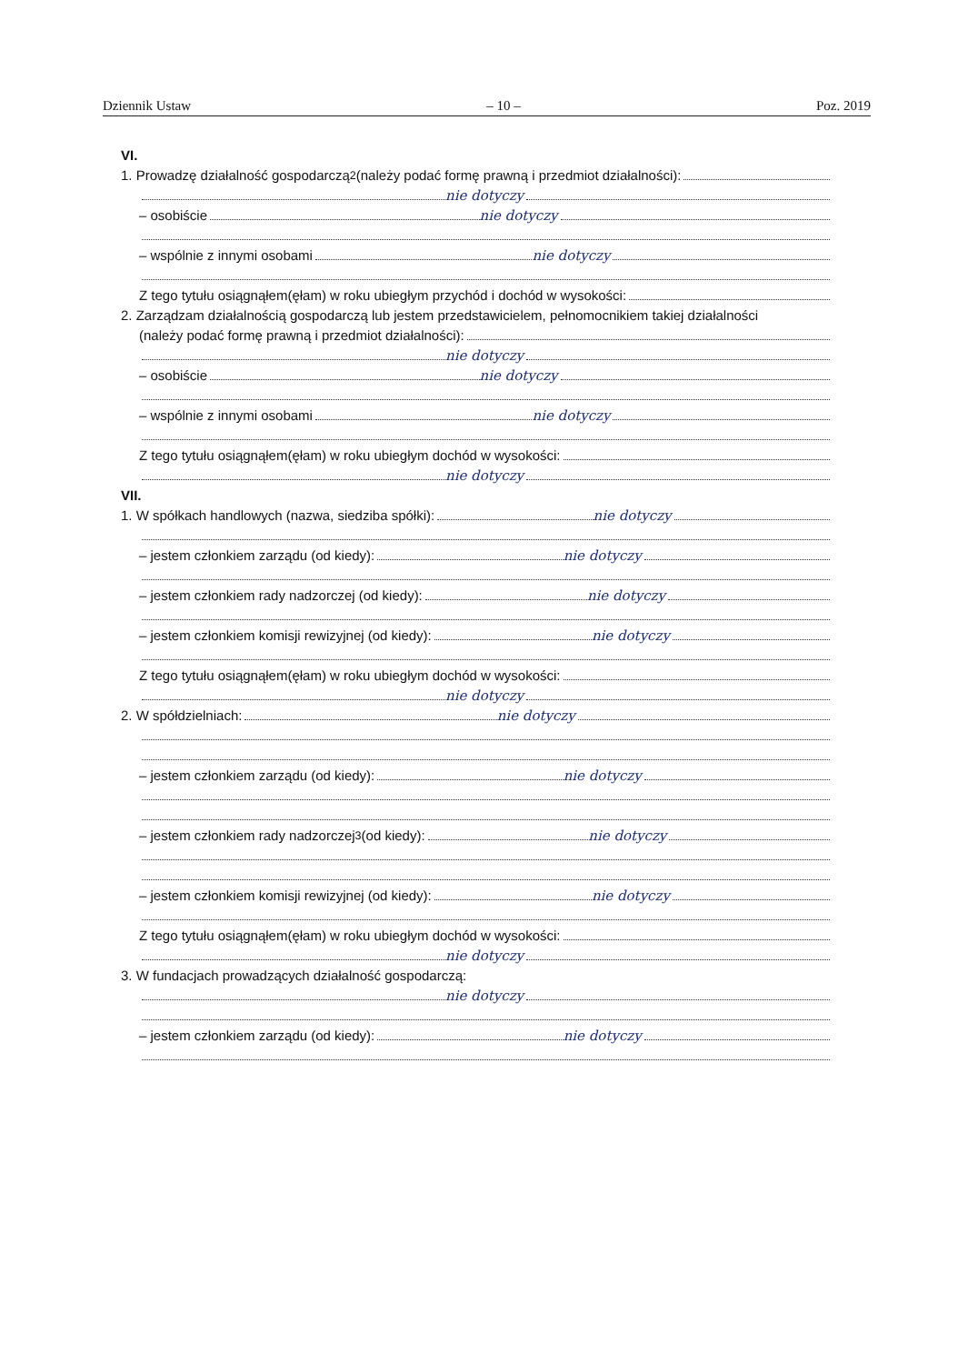Dziennik Ustaw – 10 – Poz. 2019
VI.
1. Prowadzę działalność gospodarczą<sup>2</sup> (należy podać formę prawną i przedmiot działalności):
nie dotyczy
– osobiście nie dotyczy
– wspólnie z innymi osobami nie dotyczy
Z tego tytułu osiągnąłem(ęłam) w roku ubiegłym przychód i dochód w wysokości:
2. Zarządzam działalnością gospodarczą lub jestem przedstawicielem, pełnomocnikiem takiej działalności
(należy podać formę prawną i przedmiot działalności):
nie dotyczy
– osobiście nie dotyczy
– wspólnie z innymi osobami nie dotyczy
Z tego tytułu osiągnąłem(ęłam) w roku ubiegłym dochód w wysokości:
nie dotyczy
VII.
1. W spółkach handlowych (nazwa, siedziba spółki): nie dotyczy
– jestem członkiem zarządu (od kiedy): nie dotyczy
– jestem członkiem rady nadzorczej (od kiedy): nie dotyczy
– jestem członkiem komisji rewizyjnej (od kiedy): nie dotyczy
Z tego tytułu osiągnąłem(ęłam) w roku ubiegłym dochód w wysokości:
nie dotyczy
2. W spółdzielniach: nie dotyczy
– jestem członkiem zarządu (od kiedy): nie dotyczy
– jestem członkiem rady nadzorczej<sup>3</sup> (od kiedy): nie dotyczy
– jestem członkiem komisji rewizyjnej (od kiedy): nie dotyczy
Z tego tytułu osiągnąłem(ęłam) w roku ubiegłym dochód w wysokości:
nie dotyczy
3. W fundacjach prowadzących działalność gospodarczą:
nie dotyczy
– jestem członkiem zarządu (od kiedy): nie dotyczy